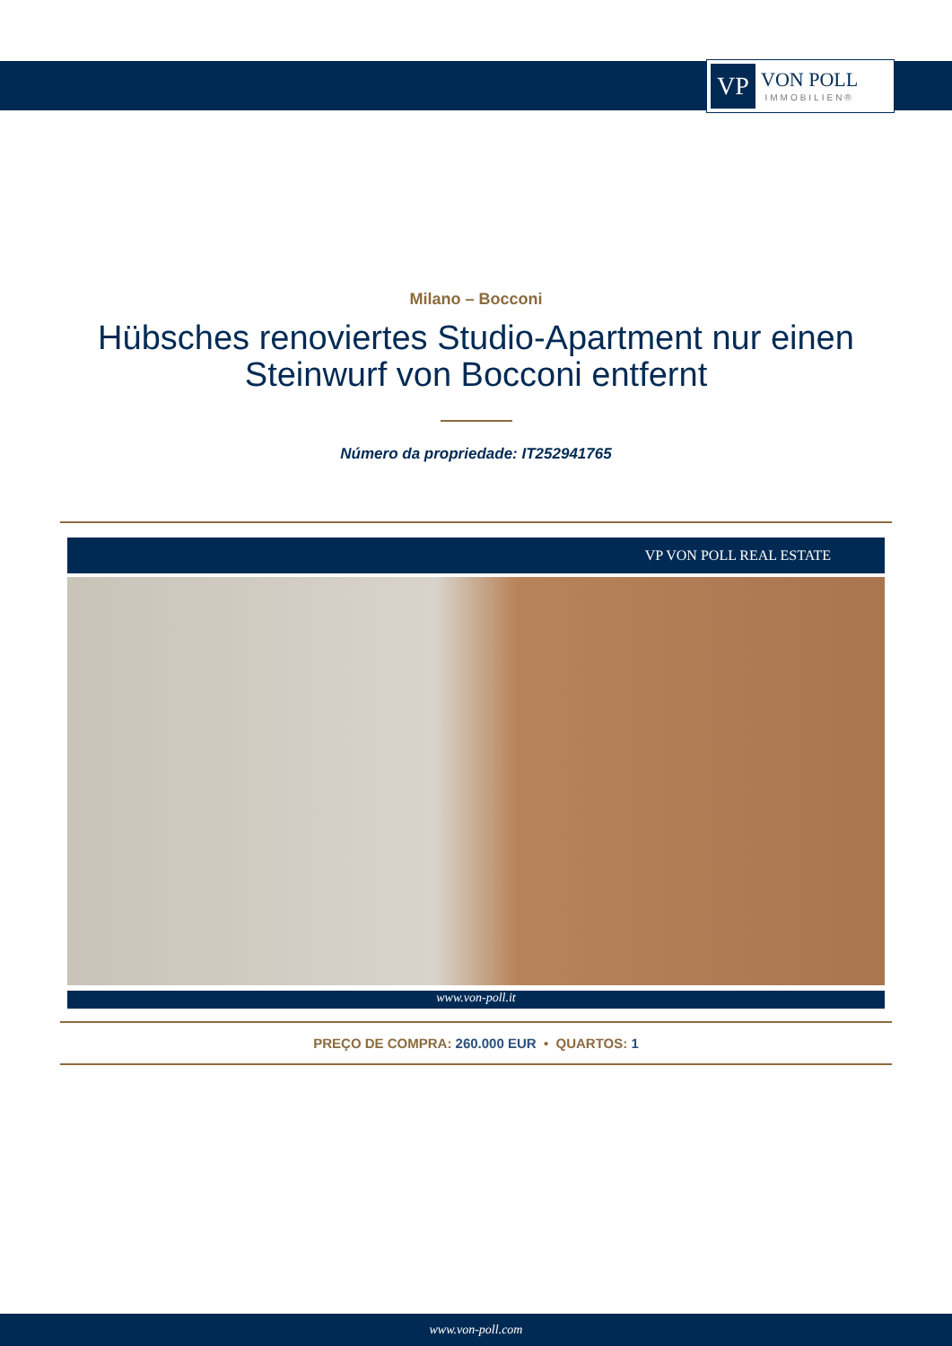VP
VON POLL
IMMOBILIEN®
Milano – Bocconi
Hübsches renoviertes Studio-Apartment nur einen Steinwurf von Bocconi entfernt
Número da propriedade: IT252941765
VP VON POLL REAL ESTATE
www.von-poll.it
PREÇO DE COMPRA: 260.000 EUR • QUARTOS: 1
www.von-poll.com